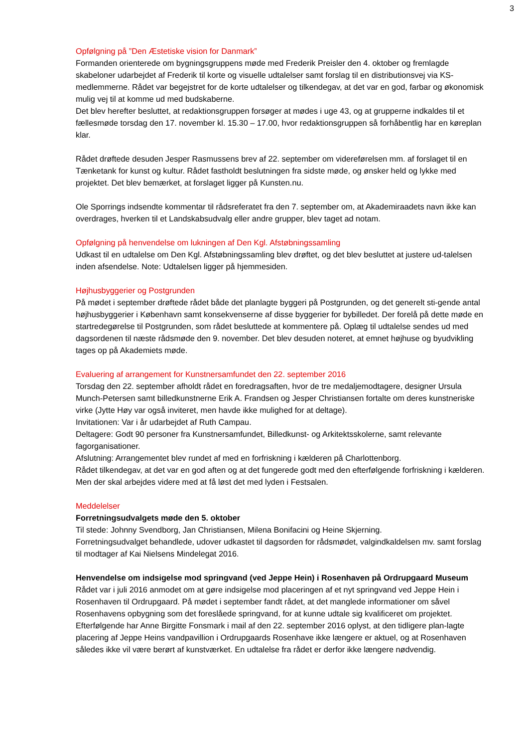3
Opfølgning på ”Den Æstetiske vision for Danmark”
Formanden orienterede om bygningsgruppens møde med Frederik Preisler den 4. oktober og fremlagde skabeloner udarbejdet af Frederik til korte og visuelle udtalelser samt forslag til en distributionsvej via KS-medlemmerne. Rådet var begejstret for de korte udtalelser og tilkendegav, at det var en god, farbar og økonomisk mulig vej til at komme ud med budskaberne.
Det blev herefter besluttet, at redaktionsgruppen forsøger at mødes i uge 43, og at grupperne indkaldes til et fællesmøde torsdag den 17. november kl. 15.30 – 17.00, hvor redaktionsgruppen så forhåbentlig har en køreplan klar.
Rådet drøftede desuden Jesper Rasmussens brev af 22. september om videreførelsen mm. af forslaget til en Tænketank for kunst og kultur. Rådet fastholdt beslutningen fra sidste møde, og ønsker held og lykke med projektet. Det blev bemærket, at forslaget ligger på Kunsten.nu.
Ole Sporrings indsendte kommentar til rådsreferatet fra den 7. september om, at Akademiraadets navn ikke kan overdrages, hverken til et Landskabsudvalg eller andre grupper, blev taget ad notam.
Opfølgning på henvendelse om lukningen af Den Kgl. Afstøbningssamling
Udkast til en udtalelse om Den Kgl. Afstøbningssamling blev drøftet, og det blev besluttet at justere ud-talelsen inden afsendelse. Note: Udtalelsen ligger på hjemmesiden.
Højhusbyggerier og Postgrunden
På mødet i september drøftede rådet både det planlagte byggeri på Postgrunden, og det generelt sti-gende antal højhusbyggerier i København samt konsekvenserne af disse byggerier for bybilledet. Der forelå på dette møde en startredegørelse til Postgrunden, som rådet besluttede at kommentere på. Oplæg til udtalelse sendes ud med dagsordenen til næste rådsmøde den 9. november. Det blev desuden noteret, at emnet højhuse og byudvikling tages op på Akademiets møde.
Evaluering af arrangement for Kunstnersamfundet den 22. september 2016
Torsdag den 22. september afholdt rådet en foredragsaften, hvor de tre medaljemodtagere, designer Ursula Munch-Petersen samt billedkunstnerne Erik A. Frandsen og Jesper Christiansen fortalte om deres kunstneriske virke (Jytte Høy var også inviteret, men havde ikke mulighed for at deltage).
Invitationen: Var i år udarbejdet af Ruth Campau.
Deltagere: Godt 90 personer fra Kunstnersamfundet, Billedkunst- og Arkitektsskolerne, samt relevante fagorganisationer.
Afslutning: Arrangementet blev rundet af med en forfriskning i kælderen på Charlottenborg.
Rådet tilkendegav, at det var en god aften og at det fungerede godt med den efterfølgende forfriskning i kælderen. Men der skal arbejdes videre med at få løst det med lyden i Festsalen.
Meddelelser
Forretningsudvalgets møde den 5. oktober
Til stede: Johnny Svendborg, Jan Christiansen, Milena Bonifacini og Heine Skjerning.
Forretningsudvalget behandlede, udover udkastet til dagsorden for rådsmødet, valgindkaldelsen mv. samt forslag til modtager af Kai Nielsens Mindelegat 2016.
Henvendelse om indsigelse mod springvand (ved Jeppe Hein) i Rosenhaven på Ordrupgaard Museum
Rådet var i juli 2016 anmodet om at gøre indsigelse mod placeringen af et nyt springvand ved Jeppe Hein i Rosenhaven til Ordrupgaard. På mødet i september fandt rådet, at det manglede informationer om såvel Rosenhavens opbygning som det foreslåede springvand, for at kunne udtale sig kvalificeret om projektet.
Efterfølgende har Anne Birgitte Fonsmark i mail af den 22. september 2016 oplyst, at den tidligere plan-lagte placering af Jeppe Heins vandpavillion i Ordrupgaards Rosenhave ikke længere er aktuel, og at Rosenhaven således ikke vil være berørt af kunstværket. En udtalelse fra rådet er derfor ikke længere nødvendig.